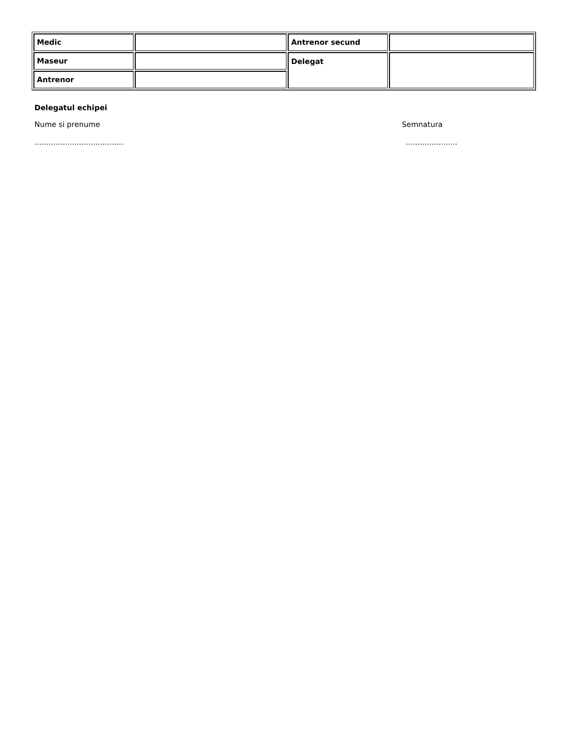| Medic | | Antrenor secund | |
| Maseur | | Delegat | |
| Antrenor | | | |
Delegatul echipei
Nume si prenume Semnatura
............................................................